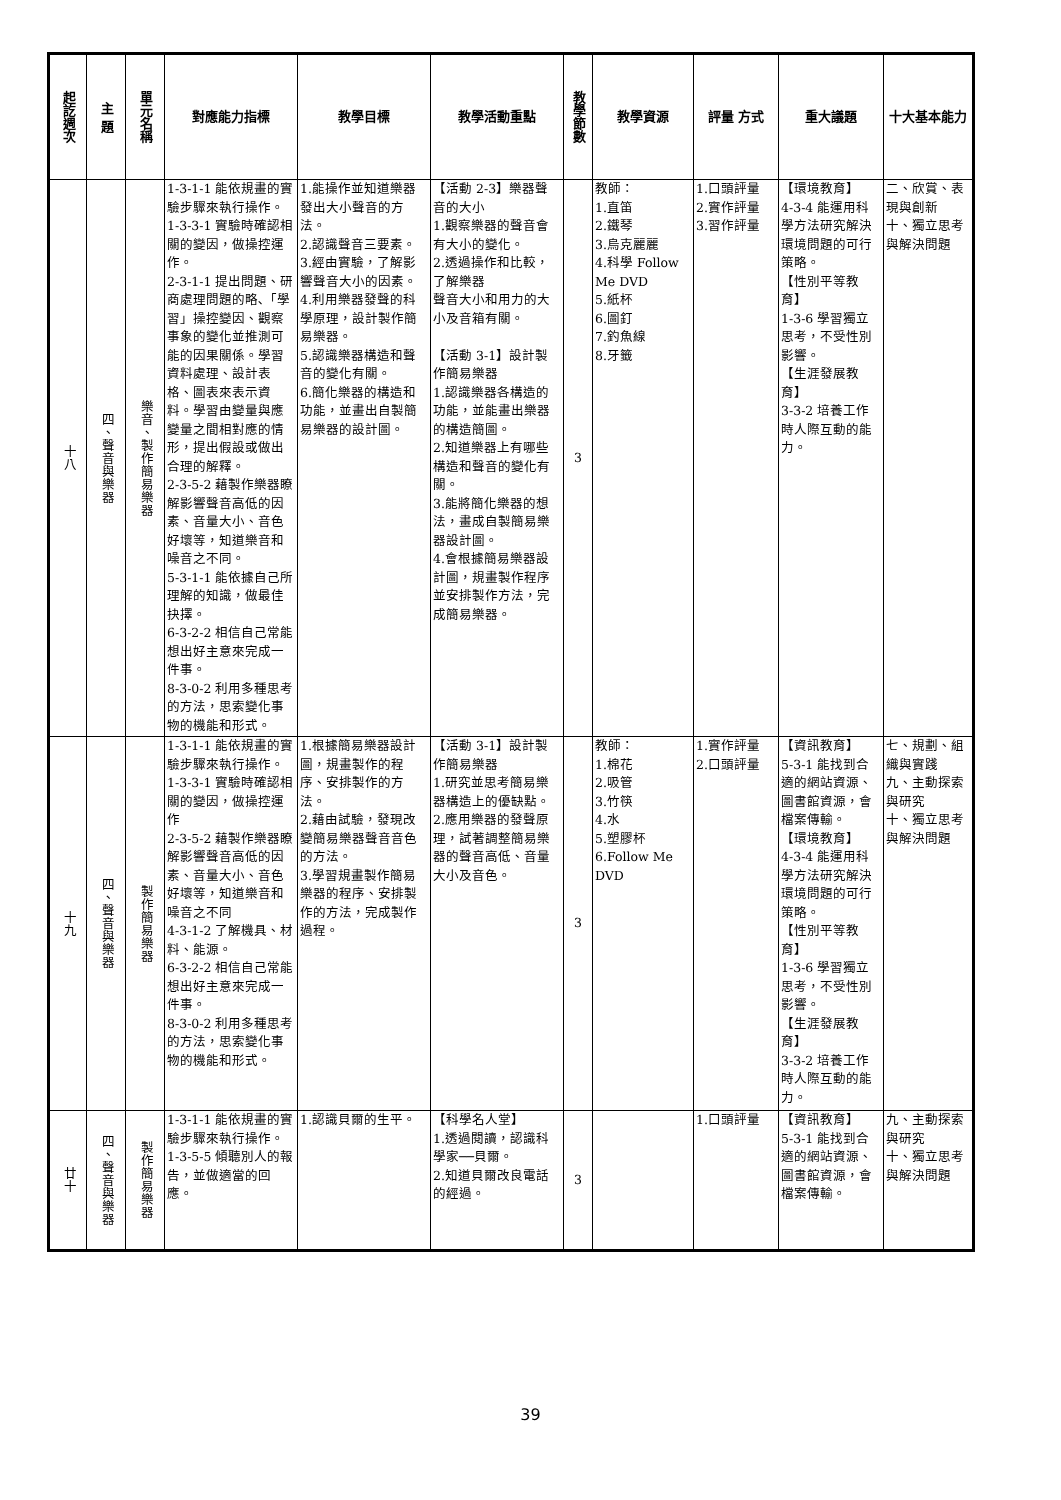| 起訖週次 | 主 題 | 單元名稱 | 對應能力指標 | 教學目標 | 教學活動重點 | 教學節數 | 教學資源 | 評量 方式 | 重大議題 | 十大基本能力 |
| --- | --- | --- | --- | --- | --- | --- | --- | --- | --- | --- |
| 十八 | 四、聲音與樂器 | 樂音、製作簡易樂器 | 1-3-1-1 能依規畫的實驗步驟來執行操作。 1-3-3-1 實驗時確認相關的變因，做操控運作。 2-3-1-1 提出問題、研商處理問題的略､「學習」操控變因、觀察事象的變化並推測可能的因果關係。學習資料處理、設計表格、圖表來表示資料。學習由變量與應變量之間相對應的情形，提出假設或做出合理的解釋。 2-3-5-2 藉製作樂器瞭解影響聲音高低的因素、音量大小、音色好壞等，知道樂音和噪音之不同。 5-3-1-1 能依據自己所理解的知識，做最佳抉擇。 6-3-2-2 相信自己常能想出好主意來完成一件事。 8-3-0-2 利用多種思考的方法，思索變化事物的機能和形式。 | 1.能操作並知道樂器發出大小聲音的方法。 2.認識聲音三要素。 3.經由實驗，了解影響聲音大小的因素。 4.利用樂器發聲的科學原理，設計製作簡易樂器。 5.認識樂器構造和聲音的變化有關。 6.簡化樂器的構造和功能，並畫出自製簡易樂器的設計圖。 | 【活動 2-3】樂器聲音的大小 1.觀察樂器的聲音會有大小的變化。 2.透過操作和比較，了解樂器 聲音大小和用力的大小及音箱有關。 【活動 3-1】設計製作簡易樂器 1.認識樂器各構造的功能，並能畫出樂器的構造簡圖。 2.知道樂器上有哪些構造和聲音的變化有關。 3.能將簡化樂器的想法，畫成自製簡易樂器設計圖。 4.會根據簡易樂器設計圖，規畫製作程序並安排製作方法，完成簡易樂器。 | 3 | 教師： 1.直笛 2.鐵琴 3.烏克麗麗 4.科學 Follow Me DVD 5.紙杯 6.圖釘 7.釣魚線 8.牙籤 | 1.口頭評量 2.實作評量 3.習作評量 | 【環境教育】 4-3-4 能運用科學方法研究解決環境問題的可行策略。 【性別平等教育】 1-3-6 學習獨立思考，不受性別影響。 【生涯發展教育】 3-3-2 培養工作時人際互動的能力。 | 二、欣賞、表現與創新 十、獨立思考與解決問題 |
| 十九 | 四、聲音與樂器 | 製作簡易樂器 | 1-3-1-1 能依規畫的實驗步驟來執行操作。 1-3-3-1 實驗時確認相關的變因，做操控運作 2-3-5-2 藉製作樂器瞭解影響聲音高低的因素、音量大小、音色好壞等，知道樂音和噪音之不同 4-3-1-2 了解機具、材料、能源。 6-3-2-2 相信自己常能想出好主意來完成一件事。 8-3-0-2 利用多種思考的方法，思索變化事物的機能和形式。 | 1.根據簡易樂器設計圖，規畫製作的程序、安排製作的方法。 2.藉由試驗，發現改變簡易樂器聲音音色的方法。 3.學習規畫製作簡易樂器的程序、安排製作的方法，完成製作過程。 | 【活動 3-1】設計製作簡易樂器 1.研究並思考簡易樂器構造上的優缺點。 2.應用樂器的發聲原理，試著調整簡易樂器的聲音高低、音量大小及音色。 | 3 | 教師： 1.棉花 2.吸管 3.竹筷 4.水 5.塑膠杯 6.Follow Me DVD | 1.實作評量 2.口頭評量 | 【資訊教育】 5-3-1 能找到合適的網站資源、圖書館資源，會檔案傳輸。 【環境教育】 4-3-4 能運用科學方法研究解決環境問題的可行策略。 【性別平等教育】 1-3-6 學習獨立思考，不受性別影響。 【生涯發展教育】 3-3-2 培養工作時人際互動的能力。 | 七、規劃、組織與實踐 九、主動探索與研究 十、獨立思考與解決問題 |
| 廿十 | 四、聲音與樂器 | 製作簡易樂器 | 1-3-1-1 能依規畫的實驗步驟來執行操作。 1-3-5-5 傾聽別人的報告，並做適當的回應。 | 1.認識貝爾的生平。 | 【科學名人堂】 1.透過閱讀，認識科學家──貝爾。 2.知道貝爾改良電話的經過。 | 3 | | 1.口頭評量 | 【資訊教育】 5-3-1 能找到合適的網站資源、圖書館資源，會檔案傳輸。 | 九、主動探索與研究 十、獨立思考與解決問題 |
39